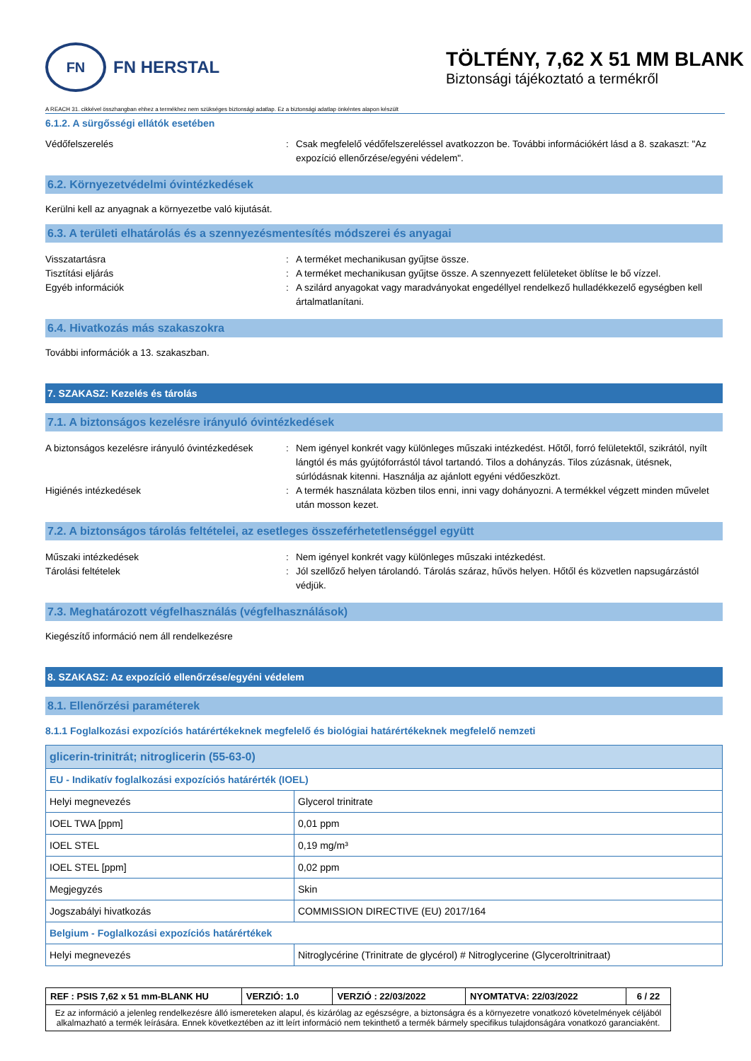FN
FN HERSTAL
TÖLTÉNY, 7,62 X 51 MM BLANK
Biztonsági tájékoztató a termékről
A REACH 31. cikkével összhangban ehhez a termékhez nem szükséges biztonsági adatlap. Ez a biztonsági adatlap önkéntes alapon készült
6.1.2. A sürgősségi ellátók esetében
Védőfelszerelés : Csak megfelelő védőfelszereléssel avatkozzon be. További információkért lásd a 8. szakaszt: "Az expozíció ellenőrzése/egyéni védelem".
6.2. Környezetvédelmi óvintézkedések
Kerülni kell az anyagnak a környezetbe való kijutását.
6.3. A területi elhatárolás és a szennyezésmentesítés módszerei és anyagai
Visszatartásra : A terméket mechanikusan gyűjtse össze.
Tisztítási eljárás : A terméket mechanikusan gyűjtse össze. A szennyezett felületeket öblítse le bő vízzel.
Egyéb információk : A szilárd anyagokat vagy maradványokat engedéllyel rendelkező hulladékkezelő egységben kell ártalmatlanítani.
6.4. Hivatkozás más szakaszokra
További információk a 13. szakaszban.
7. SZAKASZ: Kezelés és tárolás
7.1. A biztonságos kezelésre irányuló óvintézkedések
A biztonságos kezelésre irányuló óvintézkedések
: Nem igényel konkrét vagy különleges műszaki intézkedést. Hőtől, forró felületektől, szikrától, nyílt lángtól és más gyújtóforrástól távol tartandó. Tilos a dohányzás. Tilos zúzásnak, ütésnek, súrlódásnak kitenni. Használja az ajánlott egyéni védőeszközt.
Higiénés intézkedések : A termék használata közben tilos enni, inni vagy dohányozni. A termékkel végzett minden művelet után mosson kezet.
7.2. A biztonságos tárolás feltételei, az esetleges összeférhetetlenséggel együtt
Műszaki intézkedések : Nem igényel konkrét vagy különleges műszaki intézkedést.
Tárolási feltételek : Jól szellőző helyen tárolandó. Tárolás száraz, hűvös helyen. Hőtől és közvetlen napsugárzástól védjük.
7.3. Meghatározott végfelhasználás (végfelhasználások)
Kiegészítő információ nem áll rendelkezésre
8. SZAKASZ: Az expozíció ellenőrzése/egyéni védelem
8.1. Ellenőrzési paraméterek
8.1.1 Foglalkozási expozíciós határértékeknek megfelelő és biológiai határértékeknek megfelelő nemzeti
| glicerin-trinitrát; nitroglicerin (55-63-0) | |
| EU - Indikatív foglalkozási expozíciós határérték (IOEL) | |
| Helyi megnevezés | Glycerol trinitrate |
| IOEL TWA [ppm] | 0,01 ppm |
| IOEL STEL | 0,19 mg/m³ |
| IOEL STEL [ppm] | 0,02 ppm |
| Megjegyzés | Skin |
| Jogszabályi hivatkozás | COMMISSION DIRECTIVE (EU) 2017/164 |
| Belgium - Foglalkozási expozíciós határértékek | |
| Helyi megnevezés | Nitroglycérine (Trinitrate de glycérol) # Nitroglycerine (Glyceroltrinitraat) |
| REF : PSIS 7,62 x 51 mm-BLANK HU | VERZIÓ: 1.0 | VERZIÓ : 22/03/2022 | NYOMTATVA: 22/03/2022 | 6 / 22 |
| Ez az információ a jelenleg rendelkezésre álló ismereteken alapul, és kizárólag az egészségre, a biztonságra és a környezetre vonatkozó követelmények céljából alkalmazható a termék leírására. Ennek következtében az itt leírt információ nem tekinthető a termék bármely specifikus tulajdonságára vonatkozó garanciaként. | | | | |